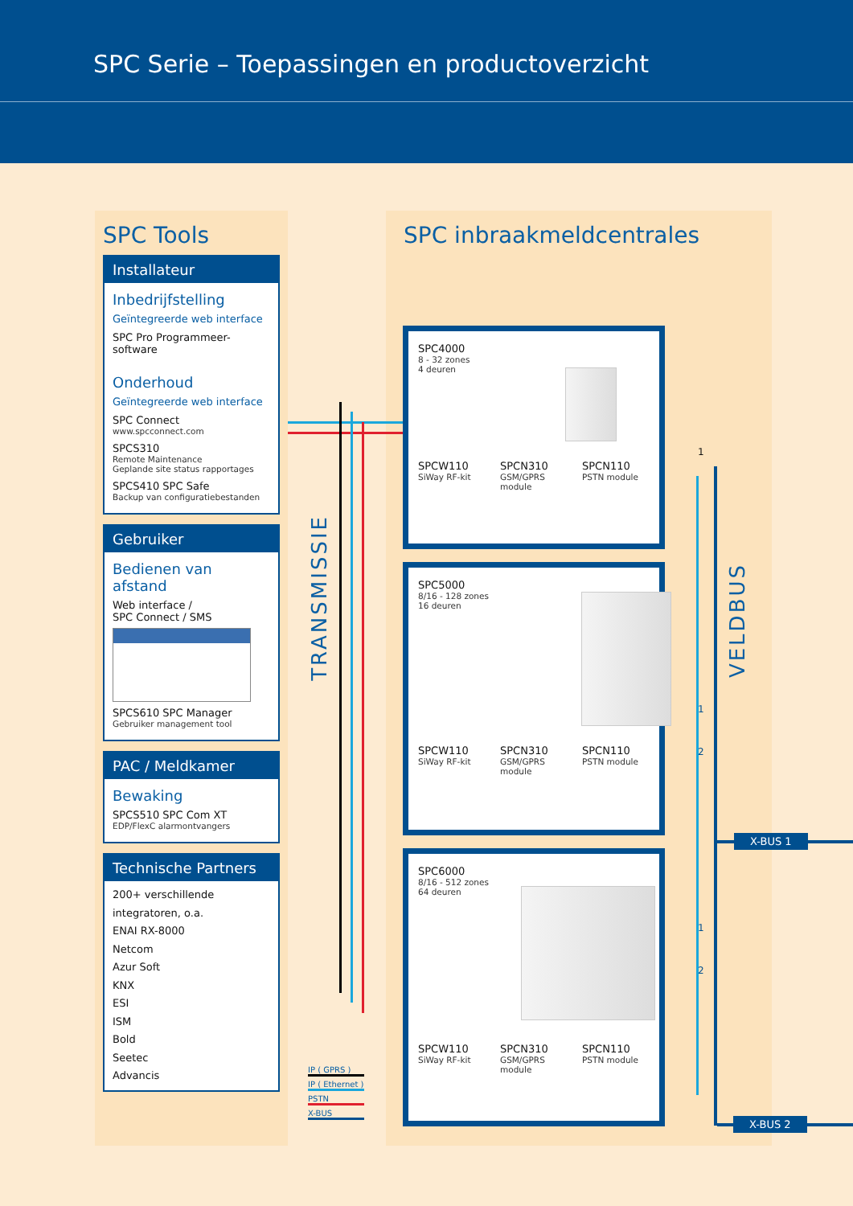SPC Serie – Toepassingen en productoverzicht
SPC Tools
Installateur
Inbedrijfstelling
Geïntegreerde web interface
SPC Pro Programmeer-
software
Onderhoud
Geïntegreerde web interface
SPC Connect
www.spcconnect.com
SPCS310
Remote Maintenance
Geplande site status rapportages
SPCS410 SPC Safe
Backup van configuratiebestanden
Gebruiker
Bedienen van afstand
Web interface /
SPC Connect / SMS
SPCS610 SPC Manager
Gebruiker management tool
PAC / Meldkamer
Bewaking
SPCS510 SPC Com XT
EDP/FlexC alarmontvangers
Technische Partners
200+ verschillende
integratoren, o.a.
ENAI RX-8000
Netcom
Azur Soft
KNX
ESI
ISM
Bold
Seetec
Advancis
SPC inbraakmeldcentrales
TRANSMISSIE
VELDBUS
SPC4000
8 - 32 zones
4 deuren
SPCW110
SiWay RF-kit
SPCN310
GSM/GPRS module
SPCN110
PSTN module
SPC5000
8/16 - 128 zones
16 deuren
SPCW110
SiWay RF-kit
SPCN310
GSM/GPRS module
SPCN110
PSTN module
SPC6000
8/16 - 512 zones
64 deuren
SPCW110
SiWay RF-kit
SPCN310
GSM/GPRS module
SPCN110
PSTN module
1
1
2
1
2
X-BUS 1
X-BUS 2
IP ( GPRS )
IP ( Ethernet )
PSTN
X-BUS